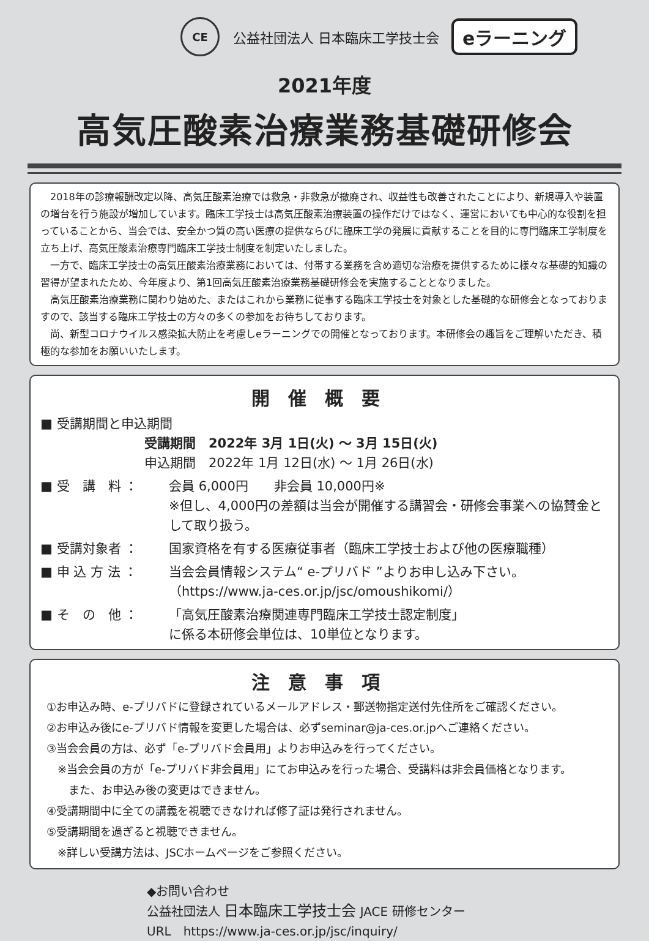CE
公益社団法人 日本臨床工学技士会 eラーニング
2021年度
高気圧酸素治療業務基礎研修会
2018年の診療報酬改定以降、高気圧酸素治療では救急・非救急が撤廃され、収益性も改善されたことにより、新規導入や装置の増台を行う施設が増加しています。臨床工学技士は高気圧酸素治療装置の操作だけではなく、運営においても中心的な役割を担っていることから、当会では、安全かつ質の高い医療の提供ならびに臨床工学の発展に貢献することを目的に専門臨床工学制度を立ち上げ、高気圧酸素治療専門臨床工学技士制度を制定いたしました。
一方で、臨床工学技士の高気圧酸素治療業務においては、付帯する業務を含め適切な治療を提供するために様々な基礎的知識の習得が望まれたため、今年度より、第1回高気圧酸素治療業務基礎研修会を実施することとなりました。
高気圧酸素治療業務に関わり始めた、またはこれから業務に従事する臨床工学技士を対象とした基礎的な研修会となっておりますので、該当する臨床工学技士の方々の多くの参加をお待ちしております。
尚、新型コロナウイルス感染拡大防止を考慮しeラーニングでの開催となっております。本研修会の趣旨をご理解いただき、積極的な参加をお願いいたします。
開催概要
■ 受講期間と申込期間
受講期間　2022年 3月 1日(火) ～ 3月 15日(火)
申込期間　2022年 1月 12日(水) ～ 1月 26日(水)
■ 受　講　料 ： 会員 6,000円　　非会員 10,000円※
※但し、4,000円の差額は当会が開催する講習会・研修会事業への協賛金として取り扱う。
■ 受講対象者 ： 国家資格を有する医療従事者（臨床工学技士および他の医療職種）
■ 申 込 方 法 ： 当会会員情報システム“ e-プリバド ”よりお申し込み下さい。
（https://www.ja-ces.or.jp/jsc/omoushikomi/）
■ そ　の　他 ： 「高気圧酸素治療関連専門臨床工学技士認定制度」
に係る本研修会単位は、10単位となります。
注意事項
①お申込み時、e-プリバドに登録されているメールアドレス・郵送物指定送付先住所をご確認ください。
②お申込み後にe-プリバド情報を変更した場合は、必ずseminar@ja-ces.or.jpへご連絡ください。
③当会会員の方は、必ず「e-プリバド会員用」よりお申込みを行ってください。
　※当会会員の方が「e-プリバド非会員用」にてお申込みを行った場合、受講料は非会員価格となります。
　　また、お申込み後の変更はできません。
④受講期間中に全ての講義を視聴できなければ修了証は発行されません。
⑤受講期間を過ぎると視聴できません。
　※詳しい受講方法は、JSCホームページをご参照ください。
◆お問い合わせ
公益社団法人 日本臨床工学技士会 JACE 研修センター
URL　https://www.ja-ces.or.jp/jsc/inquiry/